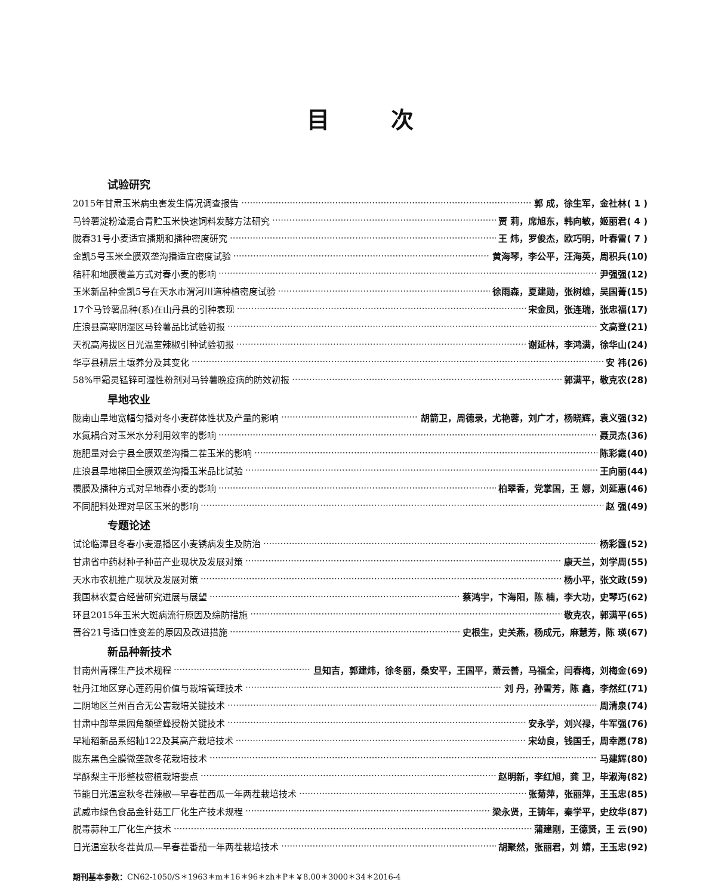目 次
试验研究
2015年甘肃玉米病虫害发生情况调查报告 郭 成，徐生军，金社林( 1 )
马铃薯淀粉渣混合青贮玉米快速饲料发酵方法研究 贾 莉，席旭东，韩向敏，姬丽君( 4 )
陇春31号小麦适宜播期和播种密度研究 王 炜，罗俊杰，欧巧明，叶春雷( 7 )
金凯5号玉米全膜双垄沟播适宜密度试验 黄海琴，李公平，汪海英，周积兵(10)
秸秆和地膜覆盖方式对春小麦的影响 尹强强(12)
玉米新品种金凯5号在天水市渭河川道种植密度试验 徐雨森，夏建勋，张树雄，吴国菁(15)
17个马铃薯品种(系)在山丹县的引种表现 宋金凤，张连瑞，张忠福(17)
庄浪县高寒阴湿区马铃薯品比试验初报 文高登(21)
天祝高海拔区日光温室辣椒引种试验初报 谢延林，李鸿满，徐华山(24)
华亭县耕层土壤养分及其变化 安 祎(26)
58%甲霜灵锰锌可湿性粉剂对马铃薯晚疫病的防效初报 郭满平，敬克农(28)
旱地农业
陇南山旱地宽幅匀播对冬小麦群体性状及产量的影响 胡箭卫，周德录，尤艳蓉，刘广才，杨晓辉，袁义强(32)
水氮耦合对玉米水分利用效率的影响 聂灵杰(36)
施肥量对会宁县全膜双垄沟播二茬玉米的影响 陈彩霞(40)
庄浪县旱地梯田全膜双垄沟播玉米品比试验 王向丽(44)
覆膜及播种方式对旱地春小麦的影响 柏翠香，党掌国，王 娜，刘延惠(46)
不同肥料处理对旱区玉米的影响 赵 强(49)
专题论述
试论临潭县冬春小麦混播区小麦锈病发生及防治 杨彩霞(52)
甘肃省中药材种子种苗产业现状及发展对策 康天兰，刘学周(55)
天水市农机推广现状及发展对策 杨小平，张文政(59)
我国林农复合经营研究进展与展望 蔡鸿宇，卞海阳，陈 楠，李大功，史琴巧(62)
环县2015年玉米大斑病流行原因及综防措施 敬克农，郭满平(65)
晋谷21号适口性变差的原因及改进措施 史根生，史关燕，杨成元，麻慧芳，陈 瑛(67)
新品种新技术
甘南州青稞生产技术规程 旦知吉，郭建炜，徐冬丽，桑安平，王国平，萧云善，马福全，闫春梅，刘梅金(69)
牡丹江地区穿心莲药用价值与栽培管理技术 刘 丹，孙雪芳，陈 鑫，李然红(71)
二阴地区兰州百合无公害栽培关键技术 周清泉(74)
甘肃中部苹果园角额壁蜂授粉关键技术 安永学，刘兴禄，牛军强(76)
早籼稻新品系绍籼122及其高产栽培技术 宋幼良，钱国壬，周幸愿(78)
陇东黑色全膜微垄款冬花栽培技术 马建辉(80)
早酥梨主干形整枝密植栽培要点 赵明新，李红旭，龚 卫，毕淑海(82)
节能日光温室秋冬茬辣椒—早春茬西瓜一年两茬栽培技术 张菊萍，张丽萍，王玉忠(85)
武威市绿色食品金针菇工厂化生产技术规程 梁永贤，王铸年，秦学平，史纹华(87)
脱毒蒜种工厂化生产技术 蒲建刚，王德贤，王 云(90)
日光温室秋冬茬黄瓜—早春茬番茄一年两茬栽培技术 胡聚然，张丽君，刘 婧，王玉忠(92)
期刊基本参数：CN62-1050/S＊1963＊m＊16＊96＊zh＊P＊￥8.00＊3000＊34＊2016-4